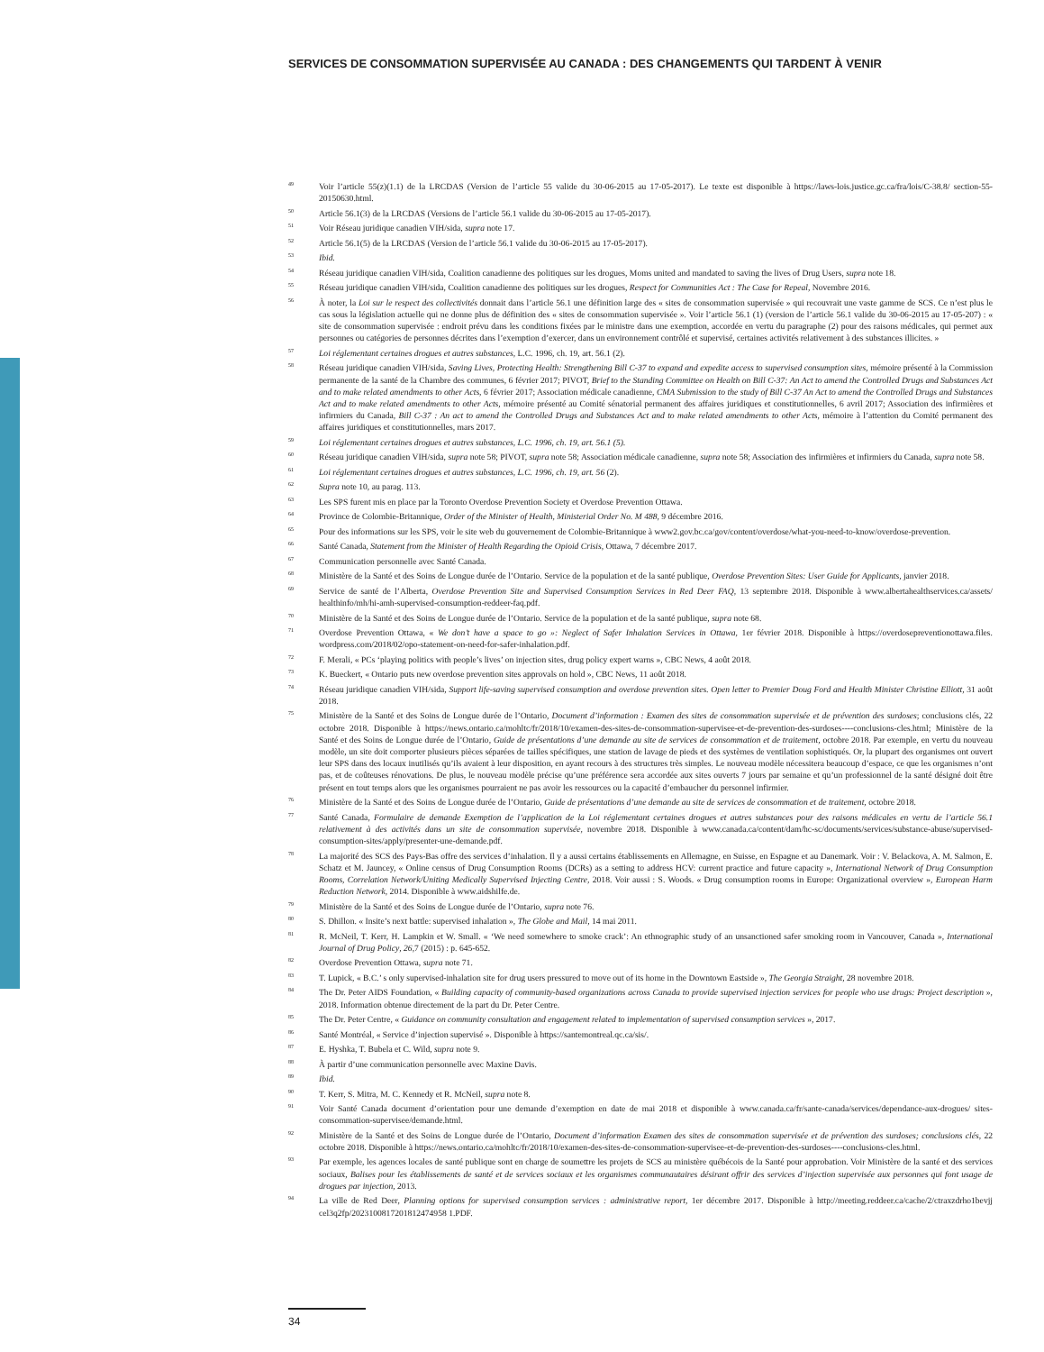SERVICES DE CONSOMMATION SUPERVISÉE AU CANADA : DES CHANGEMENTS QUI TARDENT À VENIR
<sup>49</sup> Voir l’article 55(z)(1.1) de la LRCDAS (Version de l’article 55 valide du 30-06-2015 au 17-05-2017). Le texte est disponible à https://laws-lois.justice.gc.ca/fra/lois/C-38.8/ section-55-20150630.html.
<sup>50</sup> Article 56.1(3) de la LRCDAS (Versions de l’article 56.1 valide du 30-06-2015 au 17-05-2017).
<sup>51</sup> Voir Réseau juridique canadien VIH/sida, supra note 17.
<sup>52</sup> Article 56.1(5) de la LRCDAS (Version de l’article 56.1 valide du 30-06-2015 au 17-05-2017).
<sup>53</sup> Ibid.
<sup>54</sup> Réseau juridique canadien VIH/sida, Coalition canadienne des politiques sur les drogues, Moms united and mandated to saving the lives of Drug Users, supra note 18.
<sup>55</sup> Réseau juridique canadien VIH/sida, Coalition canadienne des politiques sur les drogues, Respect for Communities Act : The Case for Repeal, Novembre 2016.
<sup>56</sup> À noter, la Loi sur le respect des collectivités donnait dans l’article 56.1 une définition large des « sites de consommation supervisée » qui recouvrait une vaste gamme de SCS. Ce n’est plus le cas sous la législation actuelle qui ne donne plus de définition des « sites de consommation supervisée ». Voir l’article 56.1 (1) (version de l’article 56.1 valide du 30-06-2015 au 17-05-207) : « site de consommation supervisée : endroit prévu dans les conditions fixées par le ministre dans une exemption, accordée en vertu du paragraphe (2) pour des raisons médicales, qui permet aux personnes ou catégories de personnes décrites dans l’exemption d’exercer, dans un environnement contrôlé et supervisé, certaines activités relativement à des substances illicites. »
<sup>57</sup> Loi réglementant certaines drogues et autres substances, L.C. 1996, ch. 19, art. 56.1 (2).
<sup>58</sup> Réseau juridique canadien VIH/sida, Saving Lives, Protecting Health: Strengthening Bill C-37 to expand and expedite access to supervised consumption sites, mémoire présenté à la Commission permanente de la santé de la Chambre des communes, 6 février 2017; PIVOT, Brief to the Standing Committee on Health on Bill C-37: An Act to amend the Controlled Drugs and Substances Act and to make related amendments to other Acts, 6 février 2017; Association médicale canadienne, CMA Submission to the study of Bill C-37 An Act to amend the Controlled Drugs and Substances Act and to make related amendments to other Acts, mémoire présenté au Comité sénatorial permanent des affaires juridiques et constitutionnelles, 6 avril 2017; Association des infirmières et infirmiers du Canada, Bill C-37 : An act to amend the Controlled Drugs and Substances Act and to make related amendments to other Acts, mémoire à l’attention du Comité permanent des affaires juridiques et constitutionnelles, mars 2017.
<sup>59</sup> Loi réglementant certaines drogues et autres substances, L.C. 1996, ch. 19, art. 56.1 (5).
<sup>60</sup> Réseau juridique canadien VIH/sida, supra note 58; PIVOT, supra note 58; Association médicale canadienne, supra note 58; Association des infirmières et infirmiers du Canada, supra note 58.
<sup>61</sup> Loi réglementant certaines drogues et autres substances, L.C. 1996, ch. 19, art. 56 (2).
<sup>62</sup> Supra note 10, au parag. 113.
<sup>63</sup> Les SPS furent mis en place par la Toronto Overdose Prevention Society et Overdose Prevention Ottawa.
<sup>64</sup> Province de Colombie-Britannique, Order of the Minister of Health, Ministerial Order No. M 488, 9 décembre 2016.
<sup>65</sup> Pour des informations sur les SPS, voir le site web du gouvernement de Colombie-Britannique à www2.gov.bc.ca/gov/content/overdose/what-you-need-to-know/overdose-prevention.
<sup>66</sup> Santé Canada, Statement from the Minister of Health Regarding the Opioid Crisis, Ottawa, 7 décembre 2017.
<sup>67</sup> Communication personnelle avec Santé Canada.
<sup>68</sup> Ministère de la Santé et des Soins de Longue durée de l’Ontario. Service de la population et de la santé publique, Overdose Prevention Sites: User Guide for Applicants, janvier 2018.
<sup>69</sup> Service de santé de l’Alberta, Overdose Prevention Site and Supervised Consumption Services in Red Deer FAQ, 13 septembre 2018. Disponible à www.albertahealthservices.ca/assets/ healthinfo/mh/hi-amh-supervised-consumption-reddeer-faq.pdf.
<sup>70</sup> Ministère de la Santé et des Soins de Longue durée de l’Ontario. Service de la population et de la santé publique, supra note 68.
<sup>71</sup> Overdose Prevention Ottawa, « We don’t have a space to go »: Neglect of Safer Inhalation Services in Ottawa, 1er février 2018. Disponible à https://overdosepreventionottawa.files. wordpress.com/2018/02/opo-statement-on-need-for-safer-inhalation.pdf.
<sup>72</sup> F. Merali, « PCs ‘playing politics with people’s lives’ on injection sites, drug policy expert warns », CBC News, 4 août 2018.
<sup>73</sup> K. Bueckert, « Ontario puts new overdose prevention sites approvals on hold », CBC News, 11 août 2018.
<sup>74</sup> Réseau juridique canadien VIH/sida, Support life-saving supervised consumption and overdose prevention sites. Open letter to Premier Doug Ford and Health Minister Christine Elliott, 31 août 2018.
<sup>75</sup> Ministère de la Santé et des Soins de Longue durée de l’Ontario, Document d’information : Examen des sites de consommation supervisée et de prévention des surdoses; conclusions clés, 22 octobre 2018. Disponible à https://news.ontario.ca/mohltc/fr/2018/10/examen-des-sites-de-consommation-supervisee-et-de-prevention-des-surdoses----conclusions-cles.html; Ministère de la Santé et des Soins de Longue durée de l’Ontario, Guide de présentations d’une demande au site de services de consommation et de traitement, octobre 2018. Par exemple, en vertu du nouveau modèle, un site doit comporter plusieurs pièces séparées de tailles spécifiques, une station de lavage de pieds et des systèmes de ventilation sophistiqués. Or, la plupart des organismes ont ouvert leur SPS dans des locaux inutilisés qu’ils avaient à leur disposition, en ayant recours à des structures très simples. Le nouveau modèle nécessitera beaucoup d’espace, ce que les organismes n’ont pas, et de coûteuses rénovations. De plus, le nouveau modèle précise qu’une préférence sera accordée aux sites ouverts 7 jours par semaine et qu’un professionnel de la santé désigné doit être présent en tout temps alors que les organismes pourraient ne pas avoir les ressources ou la capacité d’embaucher du personnel infirmier.
<sup>76</sup> Ministère de la Santé et des Soins de Longue durée de l’Ontario, Guide de présentations d’une demande au site de services de consommation et de traitement, octobre 2018.
<sup>77</sup> Santé Canada, Formulaire de demande Exemption de l’application de la Loi réglementant certaines drogues et autres substances pour des raisons médicales en vertu de l’article 56.1 relativement à des activités dans un site de consommation supervisée, novembre 2018. Disponible à www.canada.ca/content/dam/hc-sc/documents/services/substance-abuse/supervised-consumption-sites/apply/presenter-une-demande.pdf.
<sup>78</sup> La majorité des SCS des Pays-Bas offre des services d’inhalation. Il y a aussi certains établissements en Allemagne, en Suisse, en Espagne et au Danemark. Voir : V. Belackova, A. M. Salmon, E. Schatz et M. Jauncey, « Online census of Drug Consumption Rooms (DCRs) as a setting to address HCV: current practice and future capacity », International Network of Drug Consumption Rooms, Correlation Network/Uniting Medically Supervised Injecting Centre, 2018. Voir aussi : S. Woods. « Drug consumption rooms in Europe: Organizational overview », European Harm Reduction Network, 2014. Disponible à www.aidshilfe.de.
<sup>79</sup> Ministère de la Santé et des Soins de Longue durée de l’Ontario, supra note 76.
<sup>80</sup> S. Dhillon. « Insite’s next battle: supervised inhalation », The Globe and Mail, 14 mai 2011.
<sup>81</sup> R. McNeil, T. Kerr, H. Lampkin et W. Small. « ‘We need somewhere to smoke crack’: An ethnographic study of an unsanctioned safer smoking room in Vancouver, Canada », International Journal of Drug Policy, 26,7 (2015) : p. 645-652.
<sup>82</sup> Overdose Prevention Ottawa, supra note 71.
<sup>83</sup> T. Lupick, « B.C.’ s only supervised-inhalation site for drug users pressured to move out of its home in the Downtown Eastside », The Georgia Straight, 28 novembre 2018.
<sup>84</sup> The Dr. Peter AIDS Foundation, « Building capacity of community-based organizations across Canada to provide supervised injection services for people who use drugs: Project description », 2018. Information obtenue directement de la part du Dr. Peter Centre.
<sup>85</sup> The Dr. Peter Centre, « Guidance on community consultation and engagement related to implementation of supervised consumption services », 2017.
<sup>86</sup> Santé Montréal, « Service d’injection supervisé ». Disponible à https://santemontreal.qc.ca/sis/.
<sup>87</sup> E. Hyshka, T. Bubela et C. Wild, supra note 9.
<sup>88</sup> À partir d’une communication personnelle avec Maxine Davis.
<sup>89</sup> Ibid.
<sup>90</sup> T. Kerr, S. Mitra, M. C. Kennedy et R. McNeil, supra note 8.
<sup>91</sup> Voir Santé Canada document d’orientation pour une demande d’exemption en date de mai 2018 et disponible à www.canada.ca/fr/sante-canada/services/dependance-aux-drogues/ sites-consommation-supervisee/demande.html.
<sup>92</sup> Ministère de la Santé et des Soins de Longue durée de l’Ontario, Document d’information Examen des sites de consommation supervisée et de prévention des surdoses; conclusions clés, 22 octobre 2018. Disponible à https://news.ontario.ca/mohltc/fr/2018/10/examen-des-sites-de-consommation-supervisee-et-de-prevention-des-surdoses----conclusions-cles.html.
<sup>93</sup> Par exemple, les agences locales de santé publique sont en charge de soumettre les projets de SCS au ministère québécois de la Santé pour approbation. Voir Ministère de la santé et des services sociaux, Balises pour les établissements de santé et de services sociaux et les organismes communautaires désirant offrir des services d’injection supervisée aux personnes qui font usage de drogues par injection, 2013.
<sup>94</sup> La ville de Red Deer, Planning options for supervised consumption services : administrative report, 1er décembre 2017. Disponible à http://meeting.reddeer.ca/cache/2/ctraxzdrho1bevjj cel3q2fp/2023100817201812474958 1.PDF.
34